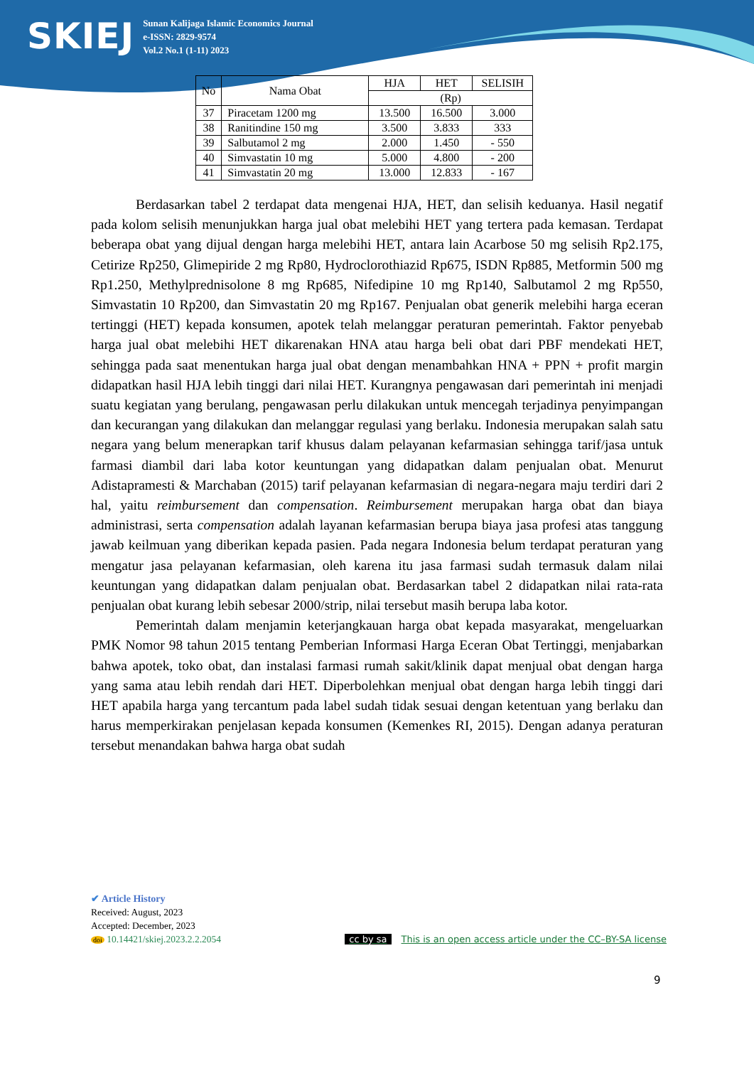SKIEJ
Sunan Kalijaga Islamic Economics Journal
e-ISSN: 2829-9574
Vol.2 No.1 (1-11) 2023
| No | Nama Obat | HJA | HET | SELISIH |
| | | (Rp) | | |
| 37 | Piracetam 1200 mg | 13.500 | 16.500 | 3.000 |
| 38 | Ranitindine 150 mg | 3.500 | 3.833 | 333 |
| 39 | Salbutamol 2 mg | 2.000 | 1.450 | - 550 |
| 40 | Simvastatin 10 mg | 5.000 | 4.800 | - 200 |
| 41 | Simvastatin 20 mg | 13.000 | 12.833 | - 167 |
Berdasarkan tabel 2 terdapat data mengenai HJA, HET, dan selisih keduanya. Hasil negatif pada kolom selisih menunjukkan harga jual obat melebihi HET yang tertera pada kemasan. Terdapat beberapa obat yang dijual dengan harga melebihi HET, antara lain Acarbose 50 mg selisih Rp2.175, Cetirize Rp250, Glimepiride 2 mg Rp80, Hydroclorothiazid Rp675, ISDN Rp885, Metformin 500 mg Rp1.250, Methylprednisolone 8 mg Rp685, Nifedipine 10 mg Rp140, Salbutamol 2 mg Rp550, Simvastatin 10 Rp200, dan Simvastatin 20 mg Rp167. Penjualan obat generik melebihi harga eceran tertinggi (HET) kepada konsumen, apotek telah melanggar peraturan pemerintah. Faktor penyebab harga jual obat melebihi HET dikarenakan HNA atau harga beli obat dari PBF mendekati HET, sehingga pada saat menentukan harga jual obat dengan menambahkan HNA + PPN + profit margin didapatkan hasil HJA lebih tinggi dari nilai HET. Kurangnya pengawasan dari pemerintah ini menjadi suatu kegiatan yang berulang, pengawasan perlu dilakukan untuk mencegah terjadinya penyimpangan dan kecurangan yang dilakukan dan melanggar regulasi yang berlaku. Indonesia merupakan salah satu negara yang belum menerapkan tarif khusus dalam pelayanan kefarmasian sehingga tarif/jasa untuk farmasi diambil dari laba kotor keuntungan yang didapatkan dalam penjualan obat. Menurut Adistapramesti & Marchaban (2015) tarif pelayanan kefarmasian di negara-negara maju terdiri dari 2 hal, yaitu reimbursement dan compensation. Reimbursement merupakan harga obat dan biaya administrasi, serta compensation adalah layanan kefarmasian berupa biaya jasa profesi atas tanggung jawab keilmuan yang diberikan kepada pasien. Pada negara Indonesia belum terdapat peraturan yang mengatur jasa pelayanan kefarmasian, oleh karena itu jasa farmasi sudah termasuk dalam nilai keuntungan yang didapatkan dalam penjualan obat. Berdasarkan tabel 2 didapatkan nilai rata-rata penjualan obat kurang lebih sebesar 2000/strip, nilai tersebut masih berupa laba kotor.
Pemerintah dalam menjamin keterjangkauan harga obat kepada masyarakat, mengeluarkan PMK Nomor 98 tahun 2015 tentang Pemberian Informasi Harga Eceran Obat Tertinggi, menjabarkan bahwa apotek, toko obat, dan instalasi farmasi rumah sakit/klinik dapat menjual obat dengan harga yang sama atau lebih rendah dari HET. Diperbolehkan menjual obat dengan harga lebih tinggi dari HET apabila harga yang tercantum pada label sudah tidak sesuai dengan ketentuan yang berlaku dan harus memperkirakan penjelasan kepada konsumen (Kemenkes RI, 2015). Dengan adanya peraturan tersebut menandakan bahwa harga obat sudah
✔ Article History
Received: August, 2023
Accepted: December, 2023
doi 10.14421/skiej.2023.2.2.2054
cc by sa This is an open access article under the CC–BY-SA license
9